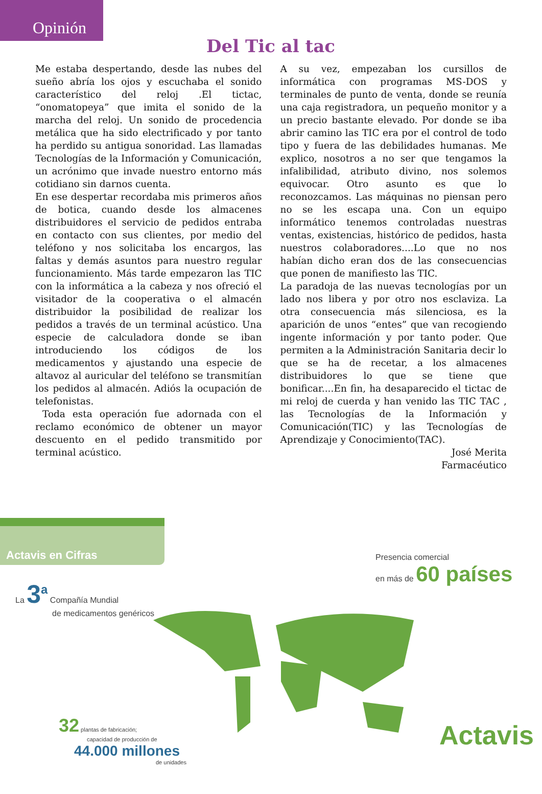Opinión
Del Tic al tac
Me estaba despertando, desde las nubes del sueño abría los ojos y escuchaba el sonido característico del reloj .El tictac, “onomatopeya” que imita el sonido de la marcha del reloj. Un sonido de procedencia metálica que ha sido electrificado y por tanto ha perdido su antigua sonoridad. Las llamadas Tecnologías de la Información y Comunicación, un acrónimo que invade nuestro entorno más cotidiano sin darnos cuenta.
En ese despertar recordaba mis primeros años de botica, cuando desde los almacenes distribuidores el servicio de pedidos entraba en contacto con sus clientes, por medio del teléfono y nos solicitaba los encargos, las faltas y demás asuntos para nuestro regular funcionamiento. Más tarde empezaron las TIC con la informática a la cabeza y nos ofreció el visitador de la cooperativa o el almacén distribuidor la posibilidad de realizar los pedidos a través de un terminal acústico. Una especie de calculadora donde se iban introduciendo los códigos de los medicamentos y ajustando una especie de altavoz al auricular del teléfono se transmitían los pedidos al almacén. Adiós la ocupación de telefonistas.
Toda esta operación fue adornada con el reclamo económico de obtener un mayor descuento en el pedido transmitido por terminal acústico.
A su vez, empezaban los cursillos de informática con programas MS-DOS y terminales de punto de venta, donde se reunía una caja registradora, un pequeño monitor y a un precio bastante elevado. Por donde se iba abrir camino las TIC era por el control de todo tipo y fuera de las debilidades humanas. Me explico, nosotros a no ser que tengamos la infalibilidad, atributo divino, nos solemos equivocar. Otro asunto es que lo reconozcamos. Las máquinas no piensan pero no se les escapa una. Con un equipo informático tenemos controladas nuestras ventas, existencias, histórico de pedidos, hasta nuestros colaboradores....Lo que no nos habían dicho eran dos de las consecuencias que ponen de manifiesto las TIC.
La paradoja de las nuevas tecnologías por un lado nos libera y por otro nos esclaviza. La otra consecuencia más silenciosa, es la aparición de unos “entes” que van recogiendo ingente información y por tanto poder. Que permiten a la Administración Sanitaria decir lo que se ha de recetar, a los almacenes distribuidores lo que se tiene que bonificar....En fin, ha desaparecido el tictac de mi reloj de cuerda y han venido las TIC TAC , las Tecnologías de la Información y Comunicación(TIC) y las Tecnologías de Aprendizaje y Conocimiento(TAC).
José Merita
Farmacéutico
Actavis en Cifras
La 3<sup>a</sup> Compañía Mundial
de medicamentos genéricos
Presencia comercial
en más de 60 países
32 plantas de fabricación;
capacidad de producción de
44.000 millones
de unidades
Actavis